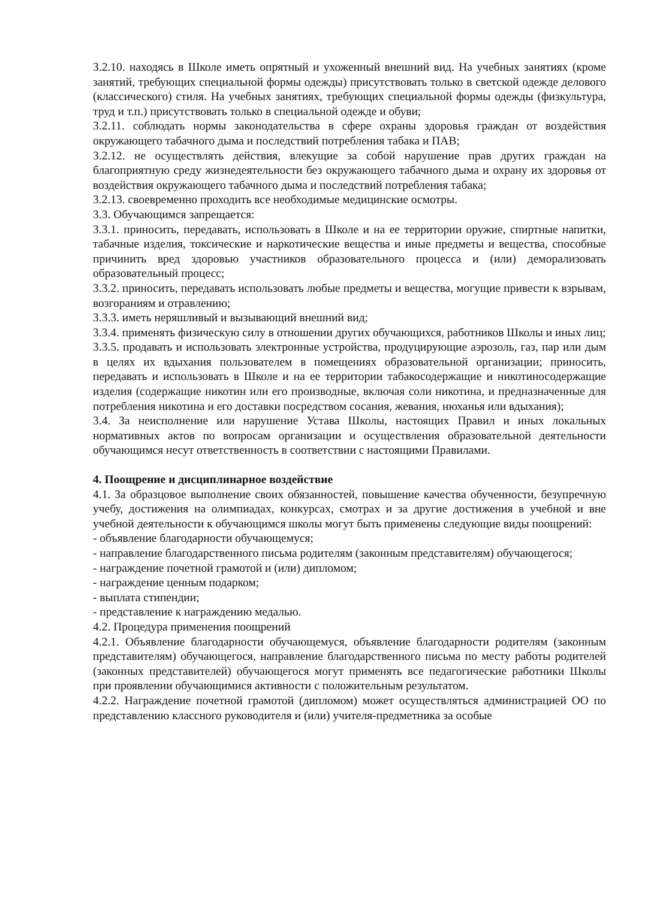3.2.10. находясь в Школе иметь опрятный и ухоженный внешний вид. На учебных занятиях (кроме занятий, требующих специальной формы одежды) присутствовать только в светской одежде делового (классического) стиля. На учебных занятиях, требующих специальной формы одежды (физкультура, труд и т.п.) присутствовать только в специальной одежде и обуви;
3.2.11. соблюдать нормы законодательства в сфере охраны здоровья граждан от воздействия окружающего табачного дыма и последствий потребления табака и ПАВ;
3.2.12. не осуществлять действия, влекущие за собой нарушение прав других граждан на благоприятную среду жизнедеятельности без окружающего табачного дыма и охрану их здоровья от воздействия окружающего табачного дыма и последствий потребления табака;
3.2.13. своевременно проходить все необходимые медицинские осмотры.
3.3. Обучающимся запрещается:
3.3.1. приносить, передавать, использовать в Школе и на ее территории оружие, спиртные напитки, табачные изделия, токсические и наркотические вещества и иные предметы и вещества, способные причинить вред здоровью участников образовательного процесса и (или) деморализовать образовательный процесс;
3.3.2. приносить, передавать использовать любые предметы и вещества, могущие привести к взрывам, возгораниям и отравлению;
3.3.3. иметь неряшливый и вызывающий внешний вид;
3.3.4. применять физическую силу в отношении других обучающихся, работников Школы и иных лиц;
3.3.5. продавать и использовать электронные устройства, продуцирующие аэрозоль, газ, пар или дым в целях их вдыхания пользователем в помещениях образовательной организации; приносить, передавать и использовать в Школе и на ее территории табакосодержащие и никотиносодержащие изделия (содержащие никотин или его производные, включая соли никотина, и предназначенные для потребления никотина и его доставки посредством сосания, жевания, нюханья или вдыхания);
3.4. За неисполнение или нарушение Устава Школы, настоящих Правил и иных локальных нормативных актов по вопросам организации и осуществления образовательной деятельности обучающимся несут ответственность в соответствии с настоящими Правилами.
4. Поощрение и дисциплинарное воздействие
4.1. За образцовое выполнение своих обязанностей, повышение качества обученности, безупречную учебу, достижения на олимпиадах, конкурсах, смотрах и за другие достижения в учебной и вне учебной деятельности к обучающимся школы могут быть применены следующие виды поощрений:
- объявление благодарности обучающемуся;
- направление благодарственного письма родителям (законным представителям) обучающегося;
- награждение почетной грамотой и (или) дипломом;
- награждение ценным подарком;
- выплата стипендии;
- представление к награждению медалью.
4.2. Процедура применения поощрений
4.2.1. Объявление благодарности обучающемуся, объявление благодарности родителям (законным представителям) обучающегося, направление благодарственного письма по месту работы родителей (законных представителей) обучающегося могут применять все педагогические работники Школы при проявлении обучающимися активности с положительным результатом.
4.2.2. Награждение почетной грамотой (дипломом) может осуществляться администрацией ОО по представлению классного руководителя и (или) учителя-предметника за особые